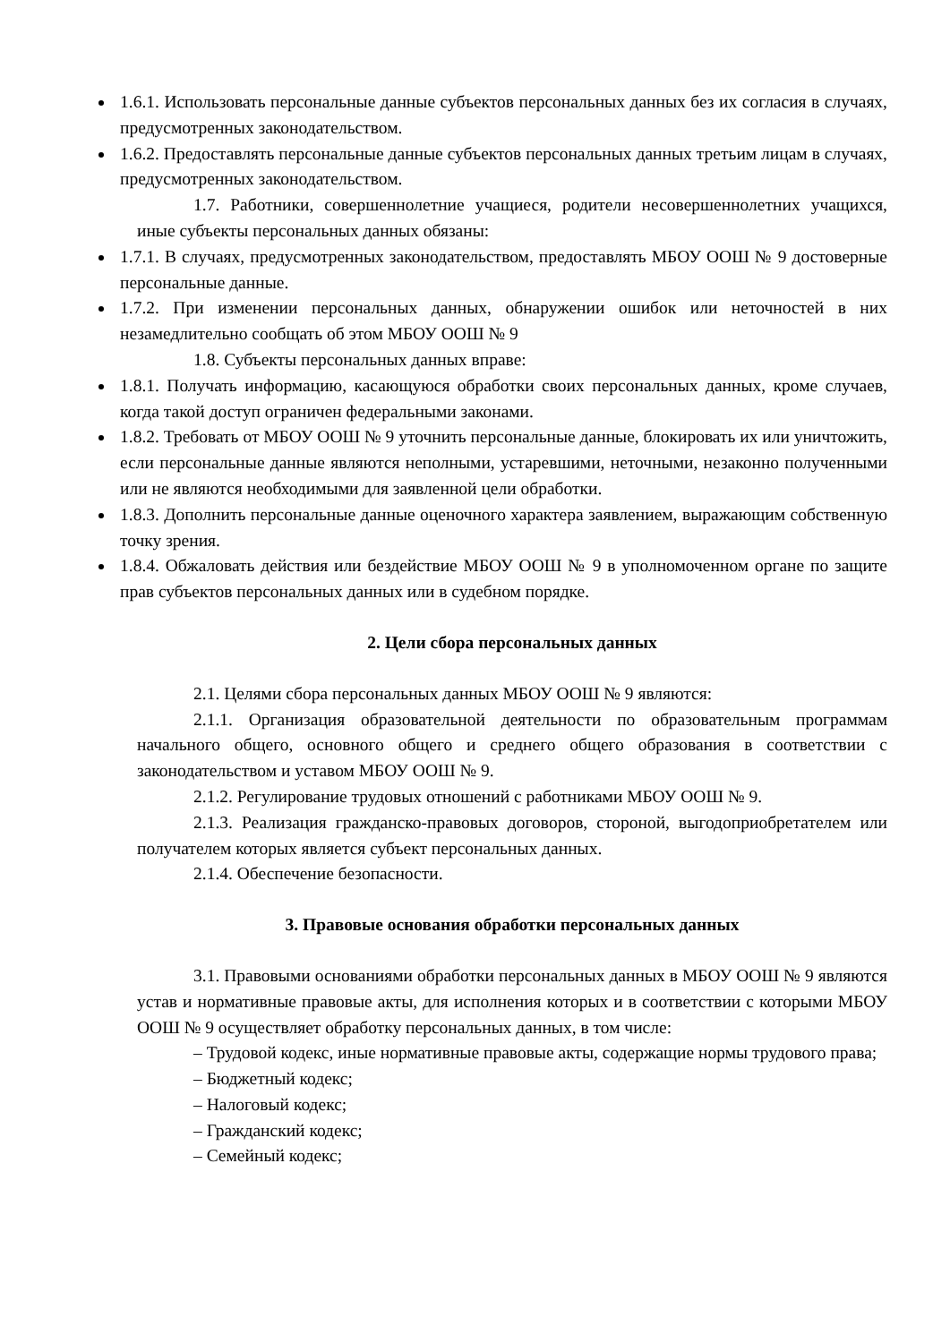1.6.1. Использовать персональные данные субъектов персональных данных без их согласия в случаях, предусмотренных законодательством.
1.6.2. Предоставлять персональные данные субъектов персональных данных третьим лицам в случаях, предусмотренных законодательством.
1.7. Работники, совершеннолетние учащиеся, родители несовершеннолетних учащихся, иные субъекты персональных данных обязаны:
1.7.1. В случаях, предусмотренных законодательством, предоставлять МБОУ ООШ № 9 достоверные персональные данные.
1.7.2. При изменении персональных данных, обнаружении ошибок или неточностей в них незамедлительно сообщать об этом МБОУ ООШ № 9
1.8. Субъекты персональных данных вправе:
1.8.1. Получать информацию, касающуюся обработки своих персональных данных, кроме случаев, когда такой доступ ограничен федеральными законами.
1.8.2. Требовать от МБОУ ООШ № 9 уточнить персональные данные, блокировать их или уничтожить, если персональные данные являются неполными, устаревшими, неточными, незаконно полученными или не являются необходимыми для заявленной цели обработки.
1.8.3. Дополнить персональные данные оценочного характера заявлением, выражающим собственную точку зрения.
1.8.4. Обжаловать действия или бездействие МБОУ ООШ № 9 в уполномоченном органе по защите прав субъектов персональных данных или в судебном порядке.
2. Цели сбора персональных данных
2.1. Целями сбора персональных данных МБОУ ООШ № 9 являются:
2.1.1. Организация образовательной деятельности по образовательным программам начального общего, основного общего и среднего общего образования в соответствии с законодательством и уставом МБОУ ООШ № 9.
2.1.2. Регулирование трудовых отношений с работниками МБОУ ООШ № 9.
2.1.3. Реализация гражданско-правовых договоров, стороной, выгодоприобретателем или получателем которых является субъект персональных данных.
2.1.4. Обеспечение безопасности.
3. Правовые основания обработки персональных данных
3.1. Правовыми основаниями обработки персональных данных в МБОУ ООШ № 9 являются устав и нормативные правовые акты, для исполнения которых и в соответствии с которыми МБОУ ООШ № 9 осуществляет обработку персональных данных, в том числе:
– Трудовой кодекс, иные нормативные правовые акты, содержащие нормы трудового права;
– Бюджетный кодекс;
– Налоговый кодекс;
– Гражданский кодекс;
– Семейный кодекс;